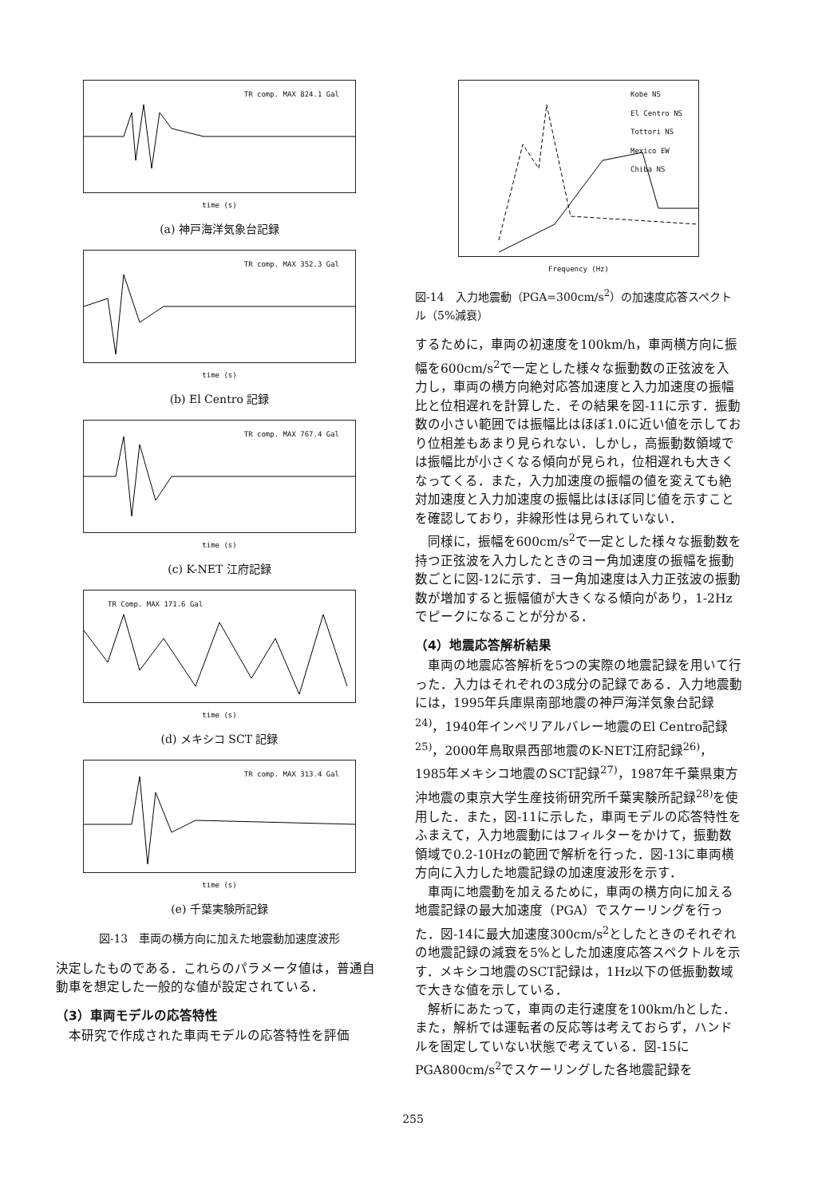TR comp. MAX 824.1 Gal
time (s)
(a) 神戸海洋気象台記録
TR comp. MAX 352.3 Gal
time (s)
(b) El Centro 記録
TR comp. MAX 767.4 Gal
time (s)
(c) K-NET 江府記録
TR Comp. MAX 171.6 Gal
time (s)
(d) メキシコ SCT 記録
TR comp. MAX 313.4 Gal
time (s)
(e) 千葉実験所記録
図-13　車両の横方向に加えた地震動加速度波形
決定したものである．これらのパラメータ値は，普通自動車を想定した一般的な値が設定されている．
（3）車両モデルの応答特性
本研究で作成された車両モデルの応答特性を評価
Kobe NS
El Centro NS
Tottori NS
Mexico EW
Chiba NS
Frequency (Hz)
図-14　入力地震動（PGA=300cm/s<sup>2</sup>）の加速度応答スペクトル（5%減衰）
するために，車両の初速度を100km/h，車両横方向に振幅を600cm/s<sup>2</sup>で一定とした様々な振動数の正弦波を入力し，車両の横方向絶対応答加速度と入力加速度の振幅比と位相遅れを計算した．その結果を図-11に示す．振動数の小さい範囲では振幅比はほぼ1.0に近い値を示しており位相差もあまり見られない．しかし，高振動数領域では振幅比が小さくなる傾向が見られ，位相遅れも大きくなってくる．また，入力加速度の振幅の値を変えても絶対加速度と入力加速度の振幅比はほぼ同じ値を示すことを確認しており，非線形性は見られていない．
同様に，振幅を600cm/s<sup>2</sup>で一定とした様々な振動数を持つ正弦波を入力したときのヨー角加速度の振幅を振動数ごとに図-12に示す．ヨー角加速度は入力正弦波の振動数が増加すると振幅値が大きくなる傾向があり，1-2Hzでピークになることが分かる．
（4）地震応答解析結果
車両の地震応答解析を5つの実際の地震記録を用いて行った．入力はそれぞれの3成分の記録である．入力地震動には，1995年兵庫県南部地震の神戸海洋気象台記録<sup>24)</sup>，1940年インペリアルバレー地震のEl Centro記録<sup>25)</sup>，2000年鳥取県西部地震のK-NET江府記録<sup>26)</sup>，1985年メキシコ地震のSCT記録<sup>27)</sup>，1987年千葉県東方沖地震の東京大学生産技術研究所千葉実験所記録<sup>28)</sup>を使用した．また，図-11に示した，車両モデルの応答特性をふまえて，入力地震動にはフィルターをかけて，振動数領域で0.2-10Hzの範囲で解析を行った．図-13に車両横方向に入力した地震記録の加速度波形を示す．
車両に地震動を加えるために，車両の横方向に加える地震記録の最大加速度（PGA）でスケーリングを行った．図-14に最大加速度300cm/s<sup>2</sup>としたときのそれぞれの地震記録の減衰を5%とした加速度応答スペクトルを示す．メキシコ地震のSCT記録は，1Hz以下の低振動数域で大きな値を示している．
解析にあたって，車両の走行速度を100km/hとした．また，解析では運転者の反応等は考えておらず，ハンドルを固定していない状態で考えている．図-15にPGA800cm/s<sup>2</sup>でスケーリングした各地震記録を
255